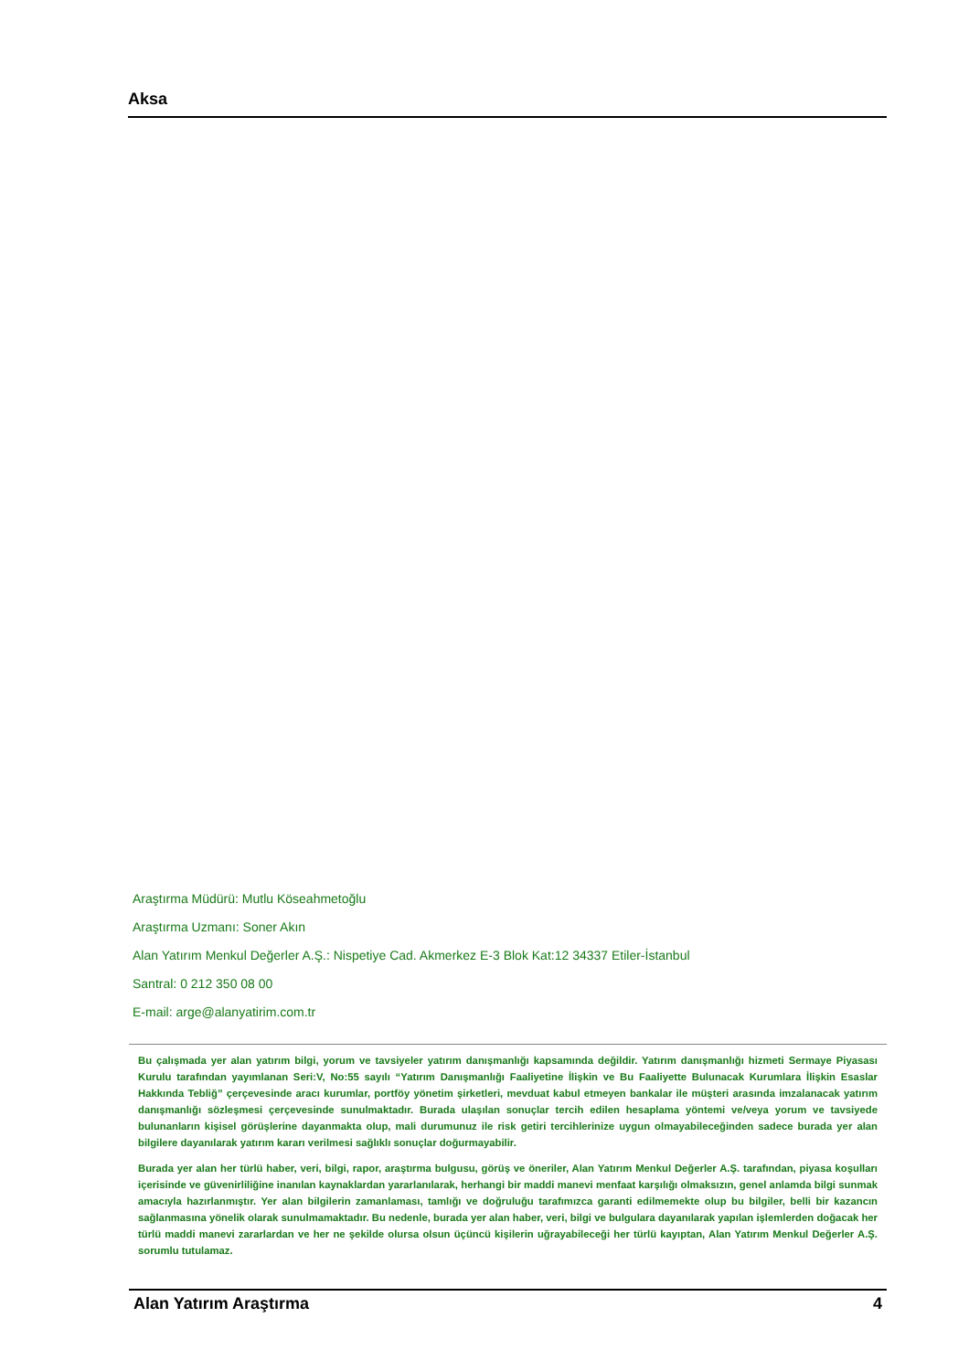Aksa
Araştırma Müdürü: Mutlu Köseahmetoğlu
Araştırma Uzmanı: Soner Akın
Alan Yatırım Menkul Değerler A.Ş.: Nispetiye Cad. Akmerkez E-3 Blok Kat:12 34337 Etiler-İstanbul
Santral: 0 212 350 08 00
E-mail: arge@alanyatirim.com.tr
Bu çalışmada yer alan yatırım bilgi, yorum ve tavsiyeler yatırım danışmanlığı kapsamında değildir. Yatırım danışmanlığı hizmeti Sermaye Piyasası Kurulu tarafından yayımlanan Seri:V, No:55 sayılı “Yatırım Danışmanlığı Faaliyetine İlişkin ve Bu Faaliyette Bulunacak Kurumlara İlişkin Esaslar Hakkında Tebliğ” çerçevesinde aracı kurumlar, portföy yönetim şirketleri, mevduat kabul etmeyen bankalar ile müşteri arasında imzalanacak yatırım danışmanlığı sözleşmesi çerçevesinde sunulmaktadır. Burada ulaşılan sonuçlar tercih edilen hesaplama yöntemi ve/veya yorum ve tavsiyede bulunanların kişisel görüşlerine dayanmakta olup, mali durumunuz ile risk getiri tercihlerinize uygun olmayabileceğinden sadece burada yer alan bilgilere dayanılarak yatırım kararı verilmesi sağlıklı sonuçlar doğurmayabilir.
Burada yer alan her türlü haber, veri, bilgi, rapor, araştırma bulgusu, görüş ve öneriler, Alan Yatırım Menkul Değerler A.Ş. tarafından, piyasa koşulları içerisinde ve güvenirliliğine inanılan kaynaklardan yararlanılarak, herhangi bir maddi manevi menfaat karşılığı olmaksızın, genel anlamda bilgi sunmak amacıyla hazırlanmıştır. Yer alan bilgilerin zamanlaması, tamlığı ve doğruluğu tarafımızca garanti edilmemekte olup bu bilgiler, belli bir kazancın sağlanmasına yönelik olarak sunulmamaktadır. Bu nedenle, burada yer alan haber, veri, bilgi ve bulgulara dayanılarak yapılan işlemlerden doğacak her türlü maddi manevi zararlardan ve her ne şekilde olursa olsun üçüncü kişilerin uğrayabileceği her türlü kayıptan, Alan Yatırım Menkul Değerler A.Ş. sorumlu tutulamaz.
Alan Yatırım Araştırma 4